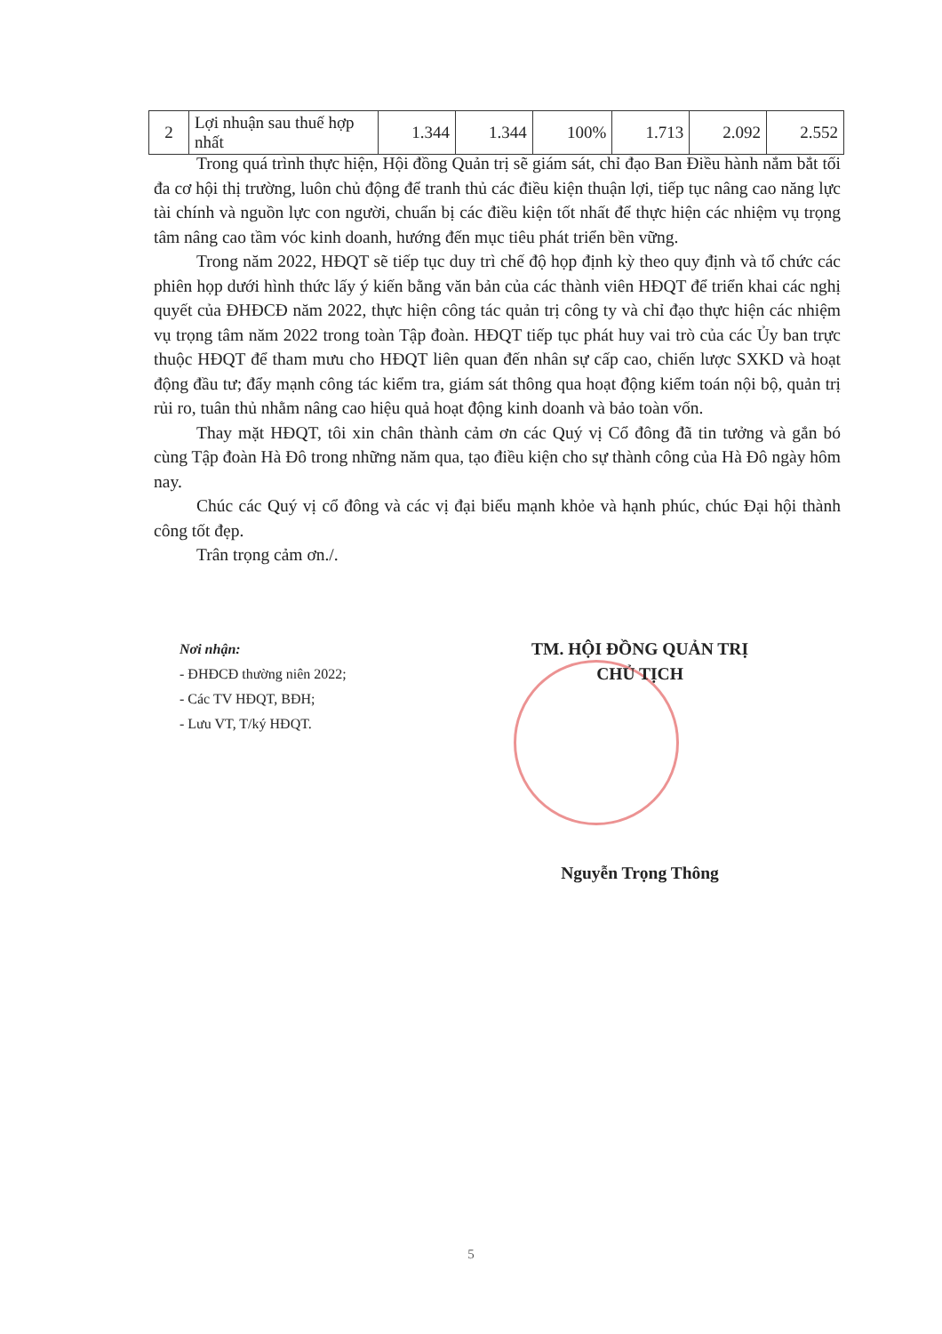| 2 | Lợi nhuận sau thuế hợp nhất | 1.344 | 1.344 | 100% | 1.713 | 2.092 | 2.552 |
Trong quá trình thực hiện, Hội đồng Quản trị sẽ giám sát, chỉ đạo Ban Điều hành nắm bắt tối đa cơ hội thị trường, luôn chủ động để tranh thủ các điều kiện thuận lợi, tiếp tục nâng cao năng lực tài chính và nguồn lực con người, chuẩn bị các điều kiện tốt nhất để thực hiện các nhiệm vụ trọng tâm nâng cao tầm vóc kinh doanh, hướng đến mục tiêu phát triển bền vững.
Trong năm 2022, HĐQT sẽ tiếp tục duy trì chế độ họp định kỳ theo quy định và tổ chức các phiên họp dưới hình thức lấy ý kiến bằng văn bản của các thành viên HĐQT để triển khai các nghị quyết của ĐHĐCĐ năm 2022, thực hiện công tác quản trị công ty và chỉ đạo thực hiện các nhiệm vụ trọng tâm năm 2022 trong toàn Tập đoàn. HĐQT tiếp tục phát huy vai trò của các Ủy ban trực thuộc HĐQT để tham mưu cho HĐQT liên quan đến nhân sự cấp cao, chiến lược SXKD và hoạt động đầu tư; đẩy mạnh công tác kiểm tra, giám sát thông qua hoạt động kiểm toán nội bộ, quản trị rủi ro, tuân thủ nhằm nâng cao hiệu quả hoạt động kinh doanh và bảo toàn vốn.
Thay mặt HĐQT, tôi xin chân thành cảm ơn các Quý vị Cổ đông đã tin tưởng và gắn bó cùng Tập đoàn Hà Đô trong những năm qua, tạo điều kiện cho sự thành công của Hà Đô ngày hôm nay.
Chúc các Quý vị cổ đông và các vị đại biểu mạnh khỏe và hạnh phúc, chúc Đại hội thành công tốt đẹp.
Trân trọng cảm ơn./.
Nơi nhận:
- ĐHĐCĐ thường niên 2022;
- Các TV HĐQT, BĐH;
- Lưu VT, T/ký HĐQT.
TM. HỘI ĐỒNG QUẢN TRỊ
CHỦ TỊCH
Nguyễn Trọng Thông
5